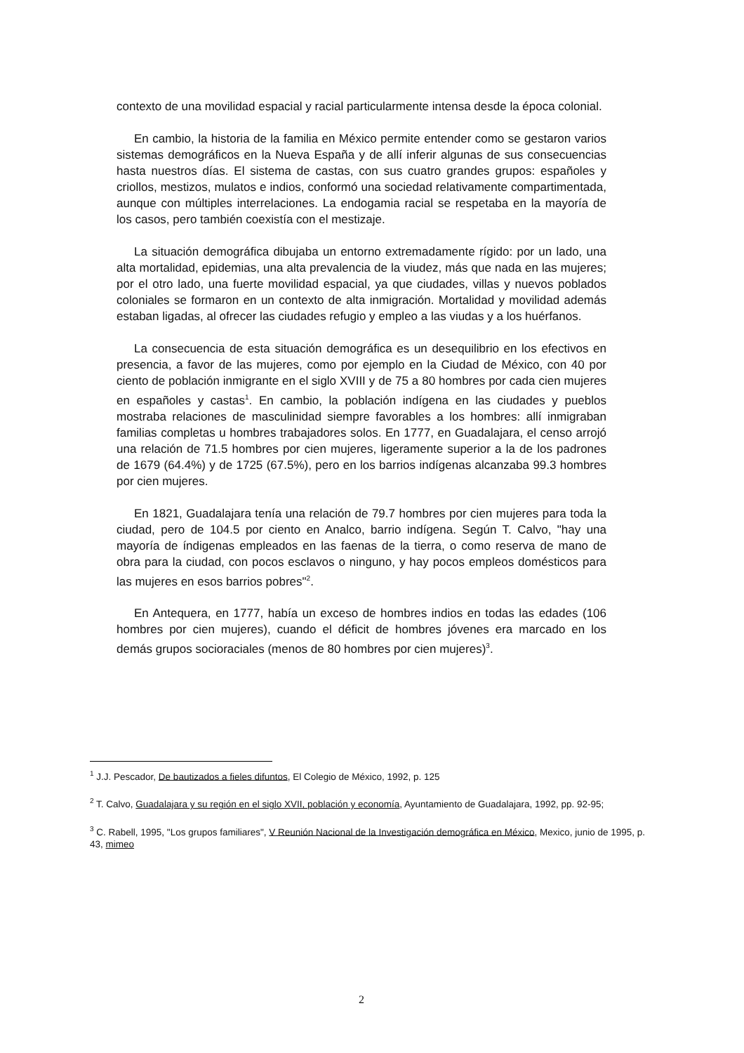contexto de una movilidad espacial y racial particularmente intensa desde la época colonial.
En cambio, la historia de la familia en México permite entender como se gestaron varios sistemas demográficos en la Nueva España y de allí inferir algunas de sus consecuencias hasta nuestros días. El sistema de castas, con sus cuatro grandes grupos: españoles y criollos, mestizos, mulatos e indios, conformó una sociedad relativamente compartimentada, aunque con múltiples interrelaciones. La endogamia racial se respetaba en la mayoría de los casos, pero también coexistía con el mestizaje.
La situación demográfica dibujaba un entorno extremadamente rígido: por un lado, una alta mortalidad, epidemias, una alta prevalencia de la viudez, más que nada en las mujeres; por el otro lado, una fuerte movilidad espacial, ya que ciudades, villas y nuevos poblados coloniales se formaron en un contexto de alta inmigración. Mortalidad y movilidad además estaban ligadas, al ofrecer las ciudades refugio y empleo a las viudas y a los huérfanos.
La consecuencia de esta situación demográfica es un desequilibrio en los efectivos en presencia, a favor de las mujeres, como por ejemplo en la Ciudad de México, con 40 por ciento de población inmigrante en el siglo XVIII y de 75 a 80 hombres por cada cien mujeres en españoles y castas<sup>1</sup>. En cambio, la población indígena en las ciudades y pueblos mostraba relaciones de masculinidad siempre favorables a los hombres: allí inmigraban familias completas u hombres trabajadores solos. En 1777, en Guadalajara, el censo arrojó una relación de 71.5 hombres por cien mujeres, ligeramente superior a la de los padrones de 1679 (64.4%) y de 1725 (67.5%), pero en los barrios indígenas alcanzaba 99.3 hombres por cien mujeres.
En 1821, Guadalajara tenía una relación de 79.7 hombres por cien mujeres para toda la ciudad, pero de 104.5 por ciento en Analco, barrio indígena. Según T. Calvo, "hay una mayoría de índigenas empleados en las faenas de la tierra, o como reserva de mano de obra para la ciudad, con pocos esclavos o ninguno, y hay pocos empleos domésticos para las mujeres en esos barrios pobres"<sup>2</sup>.
En Antequera, en 1777, había un exceso de hombres indios en todas las edades (106 hombres por cien mujeres), cuando el déficit de hombres jóvenes era marcado en los demás grupos socioraciales (menos de 80 hombres por cien mujeres)<sup>3</sup>.
<sup>1</sup> J.J. Pescador, De bautizados a fieles difuntos, El Colegio de México, 1992, p. 125
<sup>2</sup> T. Calvo, Guadalajara y su región en el siglo XVII, población y economía, Ayuntamiento de Guadalajara, 1992, pp. 92-95;
<sup>3</sup> C. Rabell, 1995, "Los grupos familiares", V Reunión Nacional de la Investigación demográfica en México, Mexico, junio de 1995, p. 43, mimeo
2